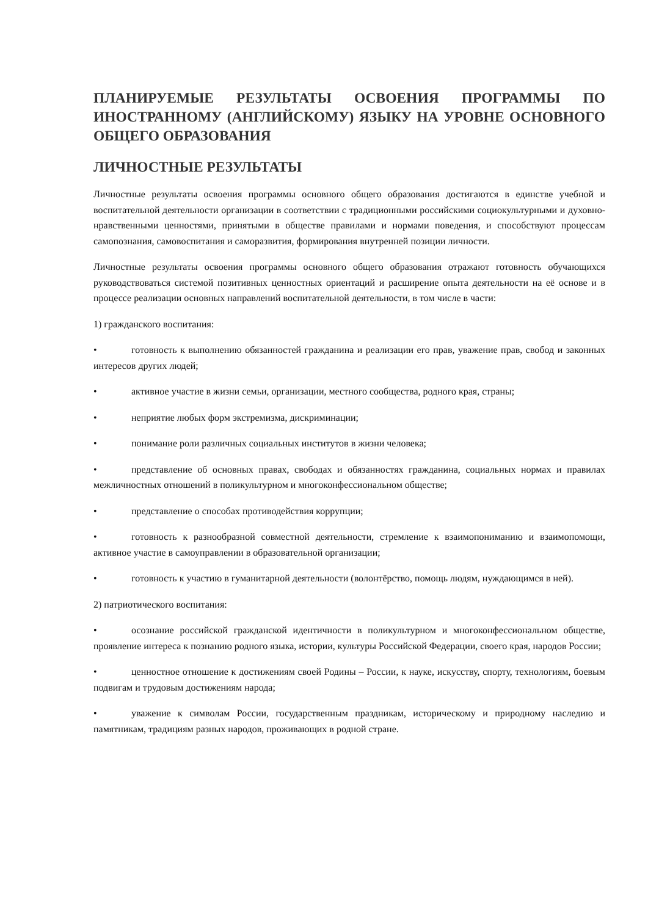ПЛАНИРУЕМЫЕ РЕЗУЛЬТАТЫ ОСВОЕНИЯ ПРОГРАММЫ ПО ИНОСТРАННОМУ (АНГЛИЙСКОМУ) ЯЗЫКУ НА УРОВНЕ ОСНОВНОГО ОБЩЕГО ОБРАЗОВАНИЯ
ЛИЧНОСТНЫЕ РЕЗУЛЬТАТЫ
Личностные результаты освоения программы основного общего образования достигаются в единстве учебной и воспитательной деятельности организации в соответствии с традиционными российскими социокультурными и духовно-нравственными ценностями, принятыми в обществе правилами и нормами поведения, и способствуют процессам самопознания, самовоспитания и саморазвития, формирования внутренней позиции личности.
Личностные результаты освоения программы основного общего образования отражают готовность обучающихся руководствоваться системой позитивных ценностных ориентаций и расширение опыта деятельности на её основе и в процессе реализации основных направлений воспитательной деятельности, в том числе в части:
1) гражданского воспитания:
• готовность к выполнению обязанностей гражданина и реализации его прав, уважение прав, свобод и законных интересов других людей;
• активное участие в жизни семьи, организации, местного сообщества, родного края, страны;
• неприятие любых форм экстремизма, дискриминации;
• понимание роли различных социальных институтов в жизни человека;
• представление об основных правах, свободах и обязанностях гражданина, социальных нормах и правилах межличностных отношений в поликультурном и многоконфессиональном обществе;
• представление о способах противодействия коррупции;
• готовность к разнообразной совместной деятельности, стремление к взаимопониманию и взаимопомощи, активное участие в самоуправлении в образовательной организации;
• готовность к участию в гуманитарной деятельности (волонтёрство, помощь людям, нуждающимся в ней).
2) патриотического воспитания:
• осознание российской гражданской идентичности в поликультурном и многоконфессиональном обществе, проявление интереса к познанию родного языка, истории, культуры Российской Федерации, своего края, народов России;
• ценностное отношение к достижениям своей Родины – России, к науке, искусству, спорту, технологиям, боевым подвигам и трудовым достижениям народа;
• уважение к символам России, государственным праздникам, историческому и природному наследию и памятникам, традициям разных народов, проживающих в родной стране.